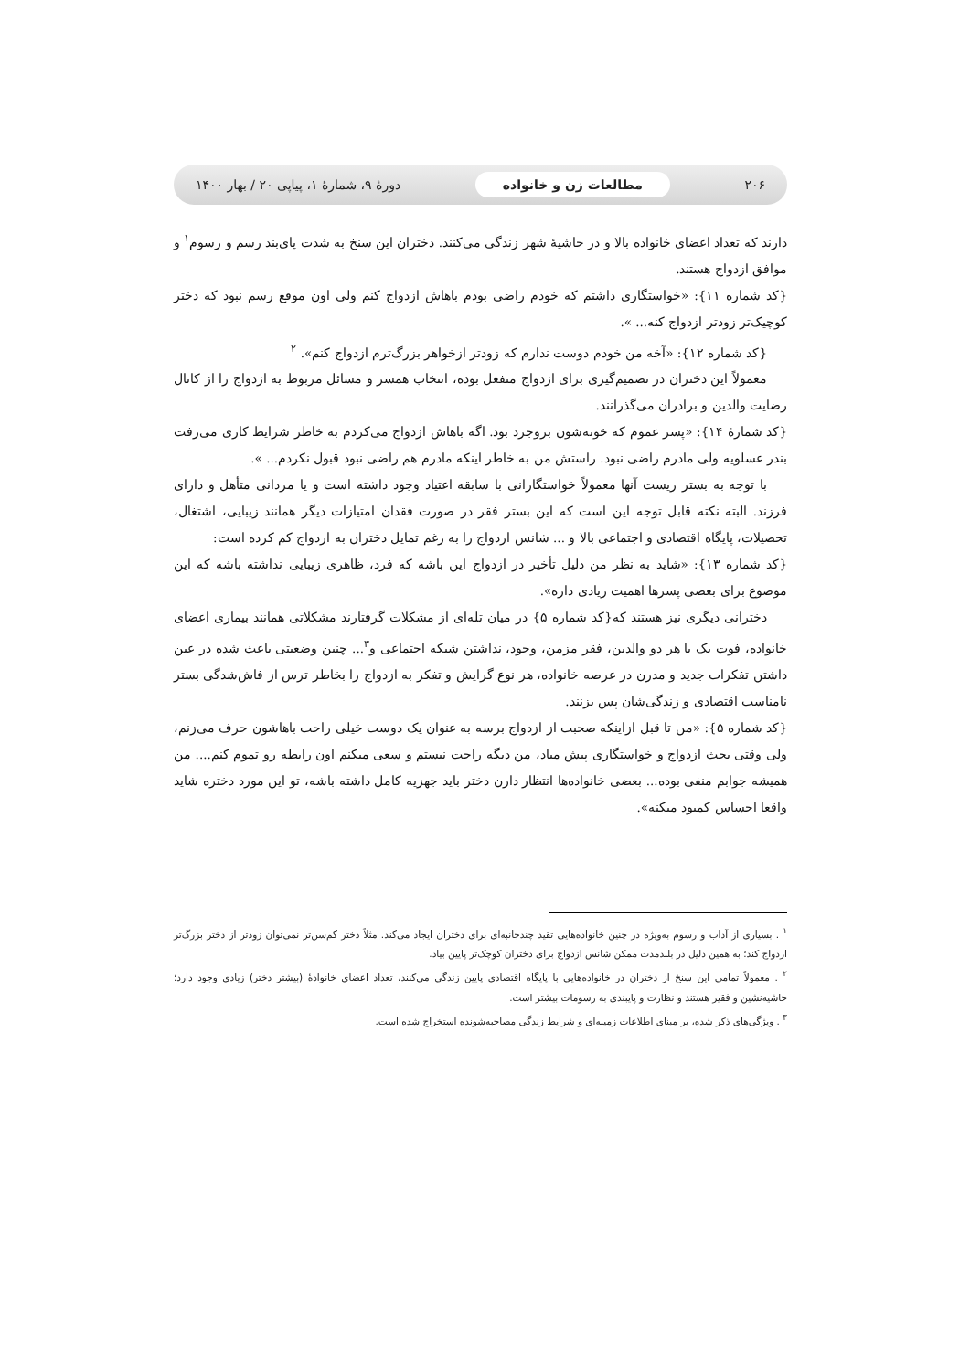۲۰۶ مطالعات زن و خانواده دورهٔ ۹، شمارهٔ ۱، پیاپی ۲۰ / بهار ۱۴۰۰
دارند که تعداد اعضای خانواده بالا و در حاشیهٔ شهر زندگی می‌کنند. دختران این سنخ به شدت پای‌بند رسم و رسوم<sup>۱</sup> و موافق ازدواج هستند.
{کد شماره ۱۱}: «خواستگاری داشتم که خودم راضی بودم باهاش ازدواج کنم ولی اون موقع رسم نبود که دختر کوچیک‌تر زودتر ازدواج کنه... ».
{کد شماره ۱۲}: «آخه من خودم دوست ندارم که زودتر ازخواهر بزرگ‌ترم ازدواج کنم». <sup>۲</sup>
معمولاً این دختران در تصمیم‌گیری برای ازدواج منفعل بوده، انتخاب همسر و مسائل مربوط به ازدواج را از کانال رضایت والدین و برادران می‌گذرانند.
{کد شمارهٔ ۱۴}: «پسر عموم که خونه‌شون بروجرد بود. اگه باهاش ازدواج می‌کردم به خاطر شرایط کاری می‌رفت بندر عسلویه ولی مادرم راضی نبود. راستش من به خاطر اینکه مادرم هم راضی نبود قبول نکردم... ».
با توجه به بستر زیست آنها معمولاً خواستگارانی با سابقه اعتیاد وجود داشته است و یا مردانی متأهل و دارای فرزند. البته نکته قابل توجه این است که این بستر فقر در صورت فقدان امتیازات دیگر همانند زیبایی، اشتغال، تحصیلات، پایگاه اقتصادی و اجتماعی بالا و ... شانس ازدواج را به رغم تمایل دختران به ازدواج کم کرده است:
{کد شماره ۱۳}: «شاید به نظر من دلیل تأخیر در ازدواج این باشه که فرد، ظاهری زیبایی نداشته باشه که این موضوع برای بعضی پسرها اهمیت زیادی داره».
دخترانی دیگری نیز هستند که{کد شماره ۵} در میان تله‌ای از مشکلات گرفتارند مشکلاتی همانند بیماری اعضای خانواده، فوت یک یا هر دو والدین، فقر مزمن، وجود، نداشتن شبکه اجتماعی و<sup>۳</sup>... چنین وضعیتی باعث شده در عین داشتن تفکرات جدید و مدرن در عرصه خانواده، هر نوع گرایش و تفکر به ازدواج را بخاطر ترس از فاش‌شدگی بستر نامناسب اقتصادی و زندگی‌شان پس بزنند.
{کد شماره ۵}: «من تا قبل ازاینکه صحبت از ازدواج برسه به عنوان یک دوست خیلی راحت باهاشون حرف می‌زنم، ولی وقتی بحث ازدواج و خواستگاری پیش میاد، من دیگه راحت نیستم و سعی میکنم اون رابطه رو تموم کنم.... من همیشه جوابم منفی بوده... بعضی خانواده‌ها انتظار دارن دختر باید جهزیه کامل داشته باشه، تو این مورد دختره شاید واقعا احساس کمبود میکنه».
<sup>۱</sup> . بسیاری از آداب و رسوم به‌ویژه در چنین خانواده‌هایی تقید چندجانبه‌ای برای دختران ایجاد می‌کند. مثلاً دختر کم‌سن‌تر نمی‌توان زودتر از دختر بزرگ‌تر ازدواج کند؛ به همین دلیل در بلندمدت ممکن شانس ازدواج برای دختران کوچک‌تر پایین بیاد.
<sup>۲</sup> . معمولاً تمامی این سنخ از دختران در خانواده‌هایی با پایگاه اقتصادی پایین زندگی می‌کنند، تعداد اعضای خانوادهٔ (بیشتر دختر) زیادی وجود دارد؛ حاشیه‌نشین و فقیر هستند و نظارت و پایبندی به رسومات بیشتر است.
<sup>۳</sup> . ویژگی‌های ذکر شده، بر مبنای اطلاعات زمینه‌ای و شرایط زندگی مصاحبه‌شونده استخراج شده است.